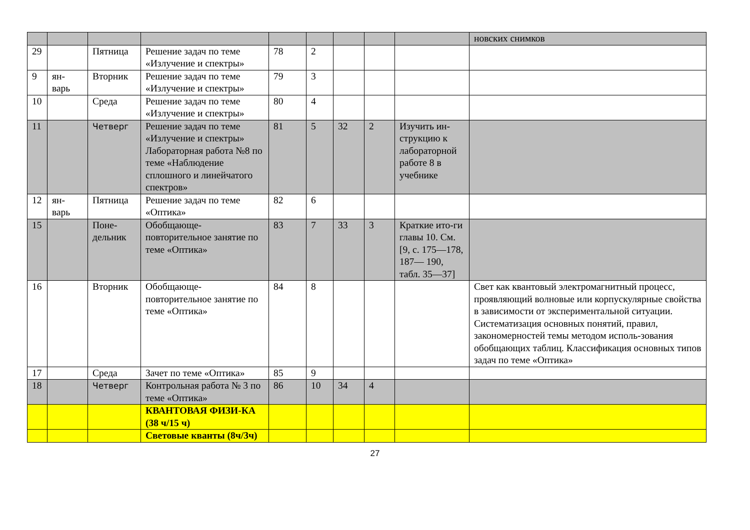| | | | | | | | | | новских снимков |
| 29 | | Пятница | Решение задач по теме «Излучение и спектры» | 78 | 2 | | | | |
| 9 | ян-варь | Вторник | Решение задач по теме «Излучение и спектры» | 79 | 3 | | | | |
| 10 | | Среда | Решение задач по теме «Излучение и спектры» | 80 | 4 | | | | |
| 11 | | Четверг | Решение задач по теме «Излучение и спектры» Лабораторная работа №8 по теме «Наблюдение сплошного и линейчатого спектров» | 81 | 5 | 32 | 2 | Изучить ин-струкцию к лабораторной работе 8 в учебнике | |
| 12 | ян-варь | Пятница | Решение задач по теме «Оптика» | 82 | 6 | | | | |
| 15 | | Поне-дельник | Обобщающе-повторительное занятие по теме «Оптика» | 83 | 7 | 33 | 3 | Краткие ито-ги главы 10. См. [9, с. 175—178, 187— 190, табл. 35—37] | |
| 16 | | Вторник | Обобщающе-повторительное занятие по теме «Оптика» | 84 | 8 | | | | Свет как квантовый электромагнитный процесс, проявляющий волновые или корпускулярные свойства в зависимости от экспериментальной ситуации. Систематизация основных понятий, правил, закономерностей темы методом исполь-зования обобщающих таблиц. Классификация основных типов задач по теме «Оптика» |
| 17 | | Среда | Зачет по теме «Оптика» | 85 | 9 | | | | |
| 18 | | Четверг | Контрольная работа № 3 по теме «Оптика» | 86 | 10 | 34 | 4 | | |
| | | | КВАНТОВАЯ ФИЗИ-КА (38 ч/15 ч) | | | | | | |
| | | | Световые кванты (8ч/3ч) | | | | | | |
27